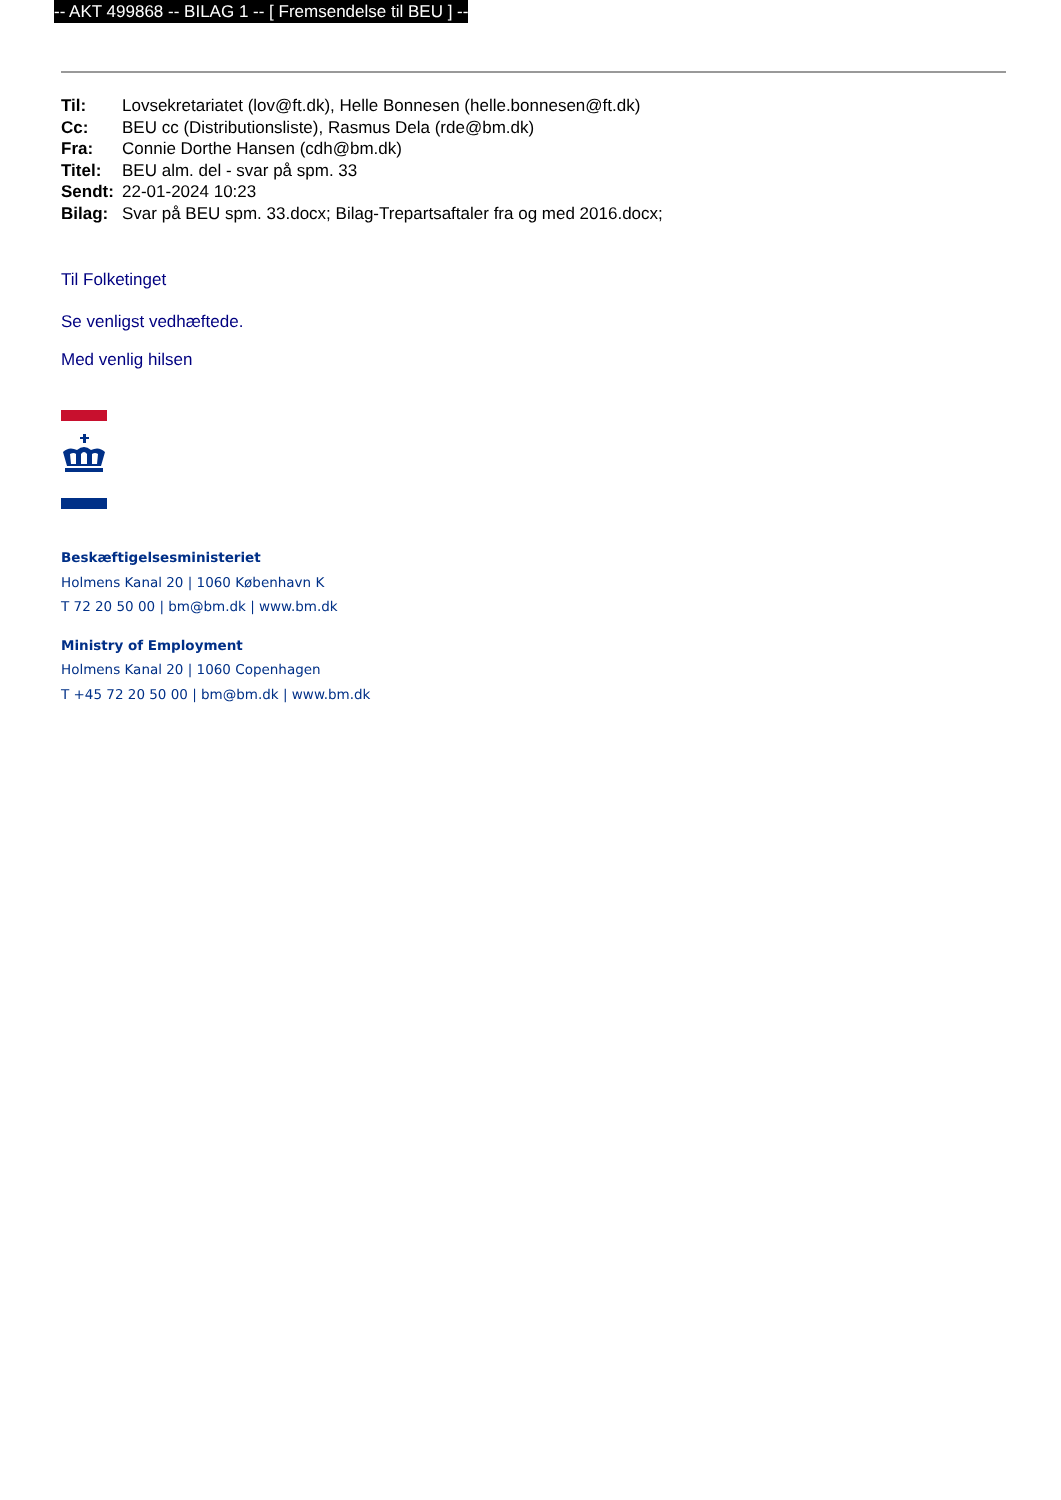-- AKT 499868 -- BILAG 1 -- [ Fremsendelse til BEU ] --
| Til: | Lovsekretariatet (lov@ft.dk), Helle Bonnesen (helle.bonnesen@ft.dk) |
| Cc: | BEU cc (Distributionsliste), Rasmus Dela (rde@bm.dk) |
| Fra: | Connie Dorthe Hansen (cdh@bm.dk) |
| Titel: | BEU alm. del - svar på spm. 33 |
| Sendt: | 22-01-2024 10:23 |
| Bilag: | Svar på BEU spm. 33.docx; Bilag-Trepartsaftaler fra og med 2016.docx; |
Til Folketinget
Se venligst vedhæftede.
Med venlig hilsen
Beskæftigelsesministeriet
Holmens Kanal 20 | 1060 København K
T 72 20 50 00 | bm@bm.dk | www.bm.dk
Ministry of Employment
Holmens Kanal 20 | 1060 Copenhagen
T +45 72 20 50 00 | bm@bm.dk | www.bm.dk